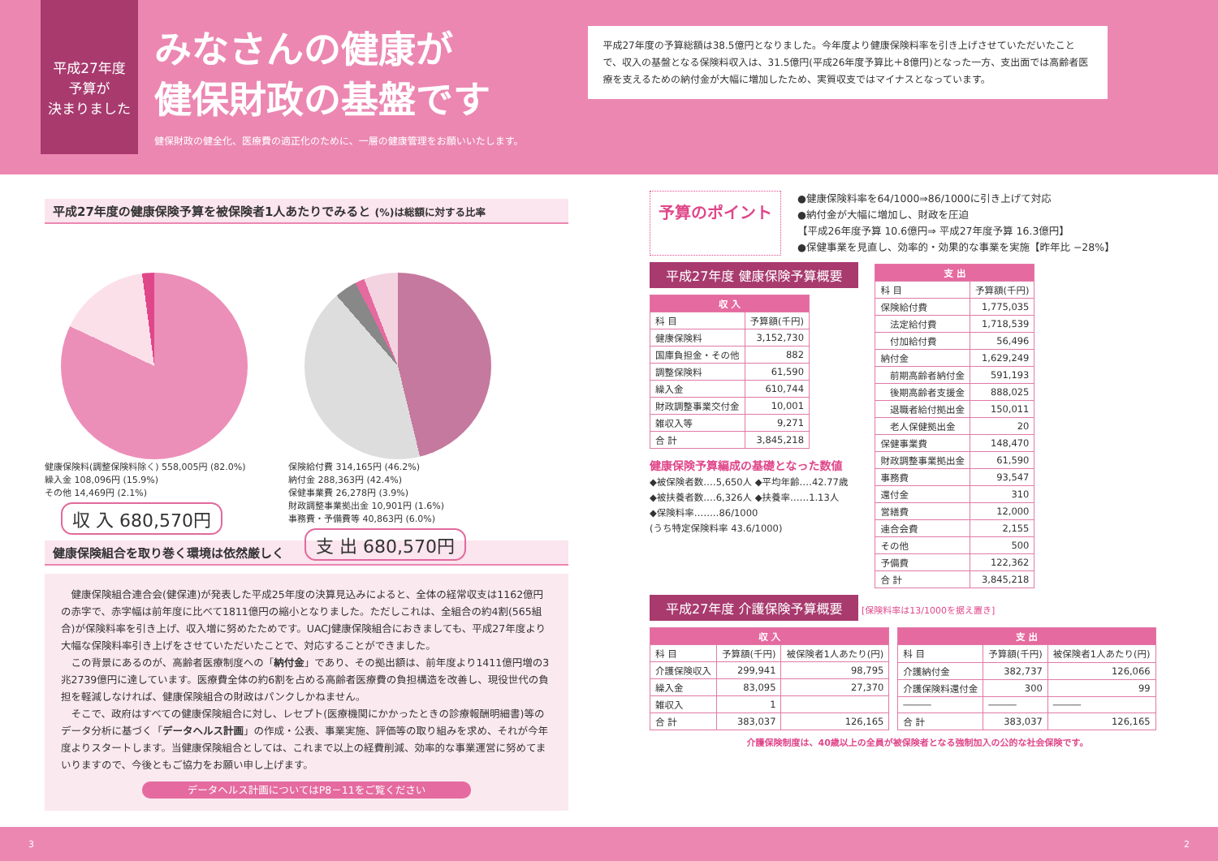平成27年度
予算が
決まりました
みなさんの健康が
健保財政の基盤です
健保財政の健全化、医療費の適正化のために、一層の健康管理をお願いいたします。
平成27年度の予算総額は38.5億円となりました。今年度より健康保険料率を引き上げさせていただいたことで、収入の基盤となる保険料収入は、31.5億円(平成26年度予算比＋8億円)となった一方、支出面では高齢者医療を支えるための納付金が大幅に増加したため、実質収支ではマイナスとなっています。
平成27年度の健康保険予算を被保険者1人あたりでみると (%)は総額に対する比率
健康保険料(調整保険料除く) 558,005円 (82.0%)
繰入金 108,096円 (15.9%)
その他 14,469円 (2.1%)
収 入 680,570円
保険給付費 314,165円 (46.2%)
納付金 288,363円 (42.4%)
保健事業費 26,278円 (3.9%)
財政調整事業拠出金 10,901円 (1.6%)
事務費・予備費等 40,863円 (6.0%)
支 出 680,570円
健康保険組合を取り巻く環境は依然厳しく
　健康保険組合連合会(健保連)が発表した平成25年度の決算見込みによると、全体の経常収支は1162億円の赤字で、赤字幅は前年度に比べて1811億円の縮小となりました。ただしこれは、全組合の約4割(565組合)が保険料率を引き上げ、収入増に努めたためです。UACJ健康保険組合におきましても、平成27年度より大幅な保険料率引き上げをさせていただいたことで、対応することができました。
　この背景にあるのが、高齢者医療制度への「納付金」であり、その拠出額は、前年度より1411億円増の3兆2739億円に達しています。医療費全体の約6割を占める高齢者医療費の負担構造を改善し、現役世代の負担を軽減しなければ、健康保険組合の財政はパンクしかねません。
　そこで、政府はすべての健康保険組合に対し、レセプト(医療機関にかかったときの診療報酬明細書)等のデータ分析に基づく「データヘルス計画」の作成・公表、事業実施、評価等の取り組みを求め、それが今年度よりスタートします。当健康保険組合としては、これまで以上の経費削減、効率的な事業運営に努めてまいりますので、今後ともご協力をお願い申し上げます。
データヘルス計画についてはP8－11をご覧ください
予算のポイント
●健康保険料率を64/1000⇒86/1000に引き上げて対応
●納付金が大幅に増加し、財政を圧迫
【平成26年度予算 10.6億円⇒ 平成27年度予算 16.3億円】
●保健事業を見直し、効率的・効果的な事業を実施【昨年比 −28%】
平成27年度 健康保険予算概要
| 収 入 | |
| --- | --- |
| 科 目 | 予算額(千円) |
| 健康保険料 | 3,152,730 |
| 国庫負担金・その他 | 882 |
| 調整保険料 | 61,590 |
| 繰入金 | 610,744 |
| 財政調整事業交付金 | 10,001 |
| 雑収入等 | 9,271 |
| 合 計 | 3,845,218 |
健康保険予算編成の基礎となった数値
◆被保険者数‥‥5,650人 ◆平均年齢‥‥42.77歳
◆被扶養者数‥‥6,326人 ◆扶養率‥‥‥1.13人
◆保険料率‥‥‥‥86/1000
(うち特定保険料率 43.6/1000)
| 支 出 | |
| --- | --- |
| 科 目 | 予算額(千円) |
| 保険給付費 | 1,775,035 |
| 法定給付費 | 1,718,539 |
| 付加給付費 | 56,496 |
| 納付金 | 1,629,249 |
| 前期高齢者納付金 | 591,193 |
| 後期高齢者支援金 | 888,025 |
| 退職者給付拠出金 | 150,011 |
| 老人保健拠出金 | 20 |
| 保健事業費 | 148,470 |
| 財政調整事業拠出金 | 61,590 |
| 事務費 | 93,547 |
| 還付金 | 310 |
| 営繕費 | 12,000 |
| 連合会費 | 2,155 |
| その他 | 500 |
| 予備費 | 122,362 |
| 合 計 | 3,845,218 |
平成27年度 介護保険予算概要
[保険料率は13/1000を据え置き]
| 収 入 | | |
| --- | --- | --- |
| 科 目 | 予算額(千円) | 被保険者1人あたり(円) |
| 介護保険収入 | 299,941 | 98,795 |
| 繰入金 | 83,095 | 27,370 |
| 雑収入 | 1 | |
| 合 計 | 383,037 | 126,165 |
| 支 出 | | |
| --- | --- | --- |
| 科 目 | 予算額(千円) | 被保険者1人あたり(円) |
| 介護納付金 | 382,737 | 126,066 |
| 介護保険料還付金 | 300 | 99 |
| ――― | ――― | ――― |
| 合 計 | 383,037 | 126,165 |
介護保険制度は、40歳以上の全員が被保険者となる強制加入の公的な社会保険です。
3 2